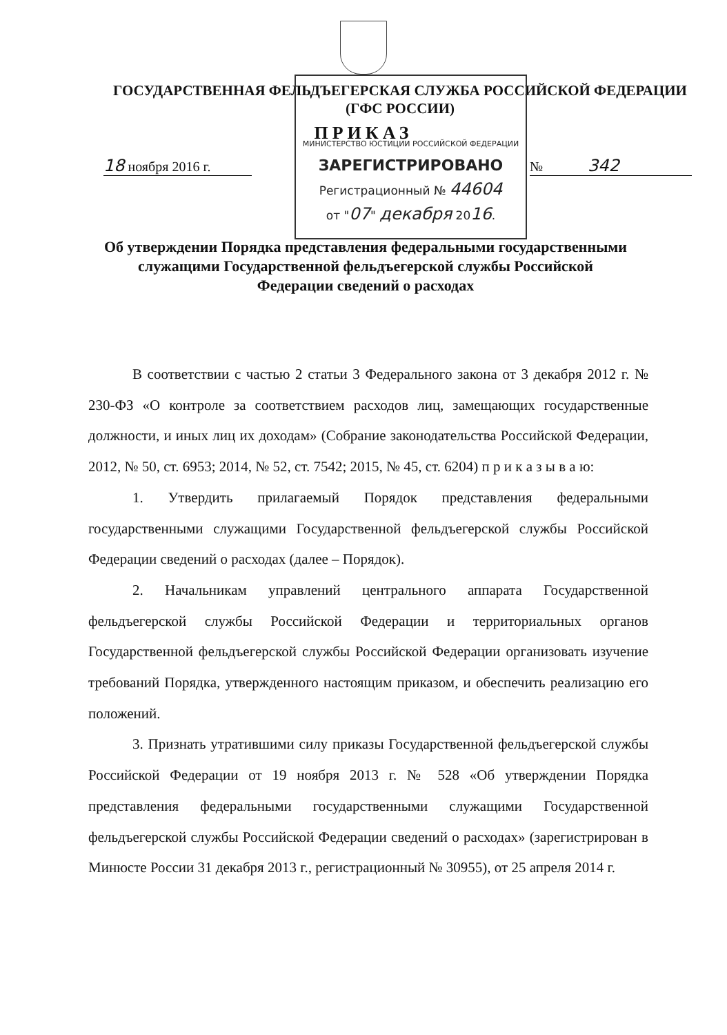ГОСУДАРСТВЕННАЯ ФЕЛЬДЪЕГЕРСКАЯ СЛУЖБА РОССИЙСКОЙ ФЕДЕРАЦИИ
(ГФС РОССИИ)
ПРИКАЗ
18 ноября 2016 г. № 342
МИНИСТЕРСТВО ЮСТИЦИИ РОССИЙСКОЙ ФЕДЕРАЦИИ
ЗАРЕГИСТРИРОВАНО
Регистрационный № 44604
от "07" декабря 2016.
Об утверждении Порядка представления федеральными государственными служащими Государственной фельдъегерской службы Российской Федерации сведений о расходах
В соответствии с частью 2 статьи 3 Федерального закона от 3 декабря 2012 г. № 230-ФЗ «О контроле за соответствием расходов лиц, замещающих государственные должности, и иных лиц их доходам» (Собрание законодательства Российской Федерации, 2012, № 50, ст. 6953; 2014, № 52, ст. 7542; 2015, № 45, ст. 6204) п р и к а з ы в а ю:
1. Утвердить прилагаемый Порядок представления федеральными государственными служащими Государственной фельдъегерской службы Российской Федерации сведений о расходах (далее – Порядок).
2. Начальникам управлений центрального аппарата Государственной фельдъегерской службы Российской Федерации и территориальных органов Государственной фельдъегерской службы Российской Федерации организовать изучение требований Порядка, утвержденного настоящим приказом, и обеспечить реализацию его положений.
3. Признать утратившими силу приказы Государственной фельдъегерской службы Российской Федерации от 19 ноября 2013 г. № 528 «Об утверждении Порядка представления федеральными государственными служащими Государственной фельдъегерской службы Российской Федерации сведений о расходах» (зарегистрирован в Минюсте России 31 декабря 2013 г., регистрационный № 30955), от 25 апреля 2014 г.